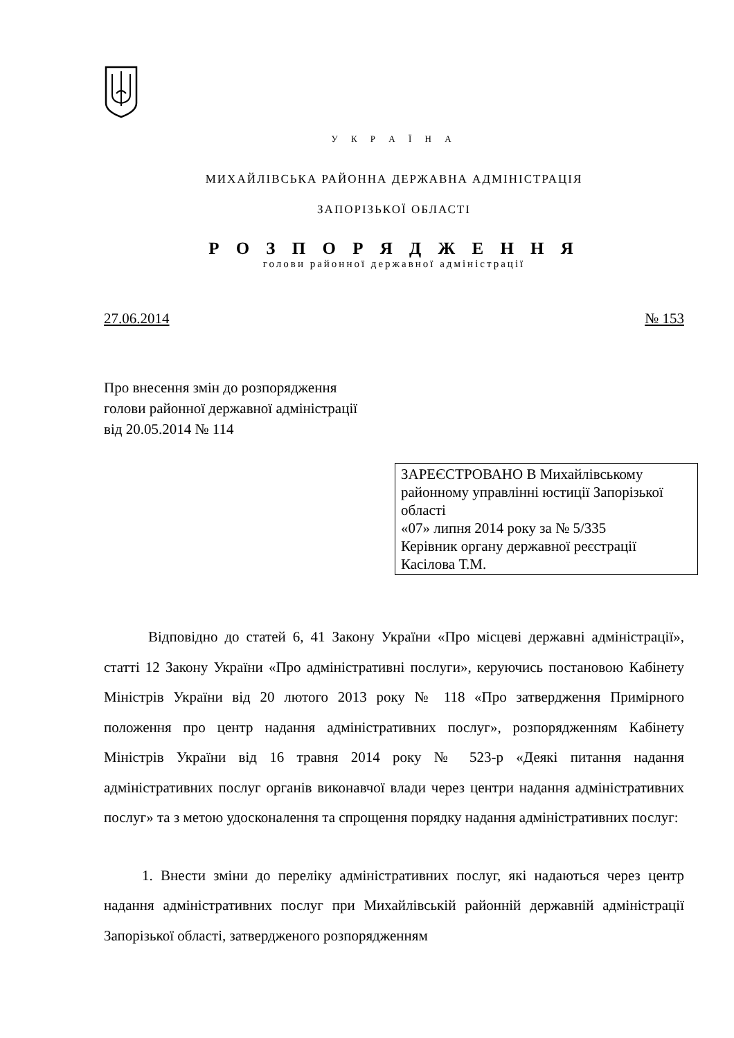У К Р А Ї Н А
МИХАЙЛІВСЬКА РАЙОННА ДЕРЖАВНА АДМІНІСТРАЦІЯ
ЗАПОРІЗЬКОЇ ОБЛАСТІ
Р О З П О Р Я Д Ж Е Н Н Я
голови районної державної адміністрації
27.06.2014 № 153
Про внесення змін до розпорядження
голови районної державної адміністрації
від 20.05.2014 № 114
ЗАРЕЄСТРОВАНО В Михайлівському районному управлінні юстиції Запорізької області
«07» липня 2014 року за № 5/335
Керівник органу державної реєстрації
Касілова Т.М.
Відповідно до статей 6, 41 Закону України «Про місцеві державні адміністрації», статті 12 Закону України «Про адміністративні послуги», керуючись постановою Кабінету Міністрів України від 20 лютого 2013 року № 118 «Про затвердження Примірного положення про центр надання адміністративних послуг», розпорядженням Кабінету Міністрів України від 16 травня 2014 року № 523-р «Деякі питання надання адміністративних послуг органів виконавчої влади через центри надання адміністративних послуг» та з метою удосконалення та спрощення порядку надання адміністративних послуг:
1. Внести зміни до переліку адміністративних послуг, які надаються через центр надання адміністративних послуг при Михайлівській районній державній адміністрації Запорізької області, затвердженого розпорядженням